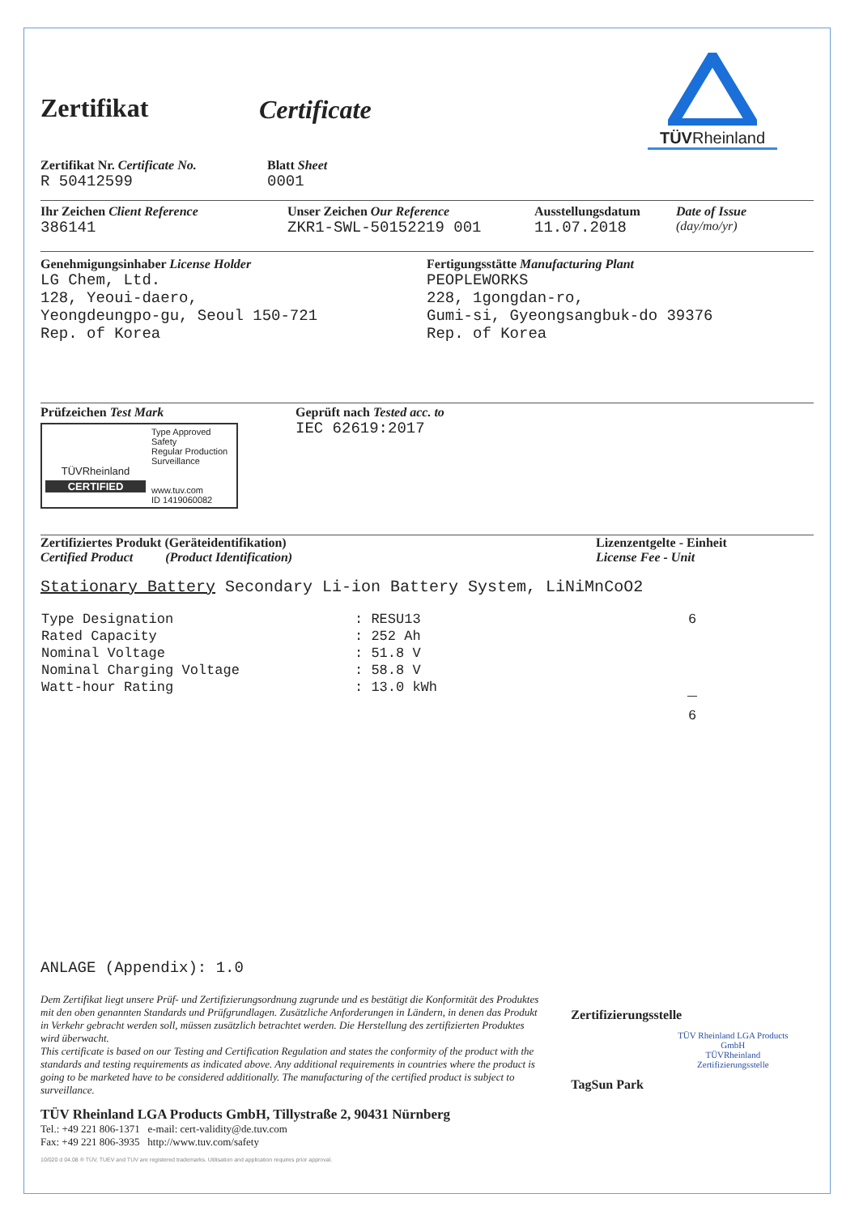Zertifikat Certificate
TÜVRheinland
Zertifikat Nr. Certificate No.
R 50412599
Blatt Sheet
0001
Ihr Zeichen Client Reference
386141
Unser Zeichen Our Reference
ZKR1-SWL-50152219 001
Ausstellungsdatum
11.07.2018
Date of Issue
(day/mo/yr)
Genehmigungsinhaber License Holder
LG Chem, Ltd.
128, Yeoui-daero,
Yeongdeungpo-gu, Seoul 150-721
Rep. of Korea
Fertigungsstätte Manufacturing Plant
PEOPLEWORKS
228, 1gongdan-ro,
Gumi-si, Gyeongsangbuk-do 39376
Rep. of Korea
Prüfzeichen Test Mark
TÜVRheinland
CERTIFIED
Type Approved
Safety
Regular Production
Surveillance
www.tuv.com
ID 1419060082
Geprüft nach Tested acc. to
IEC 62619:2017
Zertifiziertes Produkt (Geräteidentifikation)
Certified Product (Product Identification)
Lizenzentgelte - Einheit
License Fee - Unit
Stationary Battery Secondary Li-ion Battery System, LiNiMnCoO2
| Type Designation | : RESU13 | 6 |
| Rated Capacity | : 252 Ah | |
| Nominal Voltage | : 51.8 V | |
| Nominal Charging Voltage | : 58.8 V | |
| Watt-hour Rating | : 13.0 kWh | |
| | | 6 |
ANLAGE (Appendix): 1.0
Dem Zertifikat liegt unsere Prüf- und Zertifizierungsordnung zugrunde und es bestätigt die Konformität des Produktes mit den oben genannten Standards und Prüfgrundlagen. Zusätzliche Anforderungen in Ländern, in denen das Produkt in Verkehr gebracht werden soll, müssen zusätzlich betrachtet werden. Die Herstellung des zertifizierten Produktes wird überwacht.
This certificate is based on our Testing and Certification Regulation and states the conformity of the product with the standards and testing requirements as indicated above. Any additional requirements in countries where the product is going to be marketed have to be considered additionally. The manufacturing of the certified product is subject to surveillance.
TÜV Rheinland LGA Products GmbH, Tillystraße 2, 90431 Nürnberg
Tel.: +49 221 806-1371 e-mail: cert-validity@de.tuv.com
Fax: +49 221 806-3935 http://www.tuv.com/safety
Zertifizierungsstelle
TÜV Rheinland LGA Products GmbH
TÜVRheinland
Zertifizierungsstelle
TagSun Park
10/020 d 04.08 ® TÜV, TUEV and TUV are registered trademarks. Utilisation and application requires prior approval.